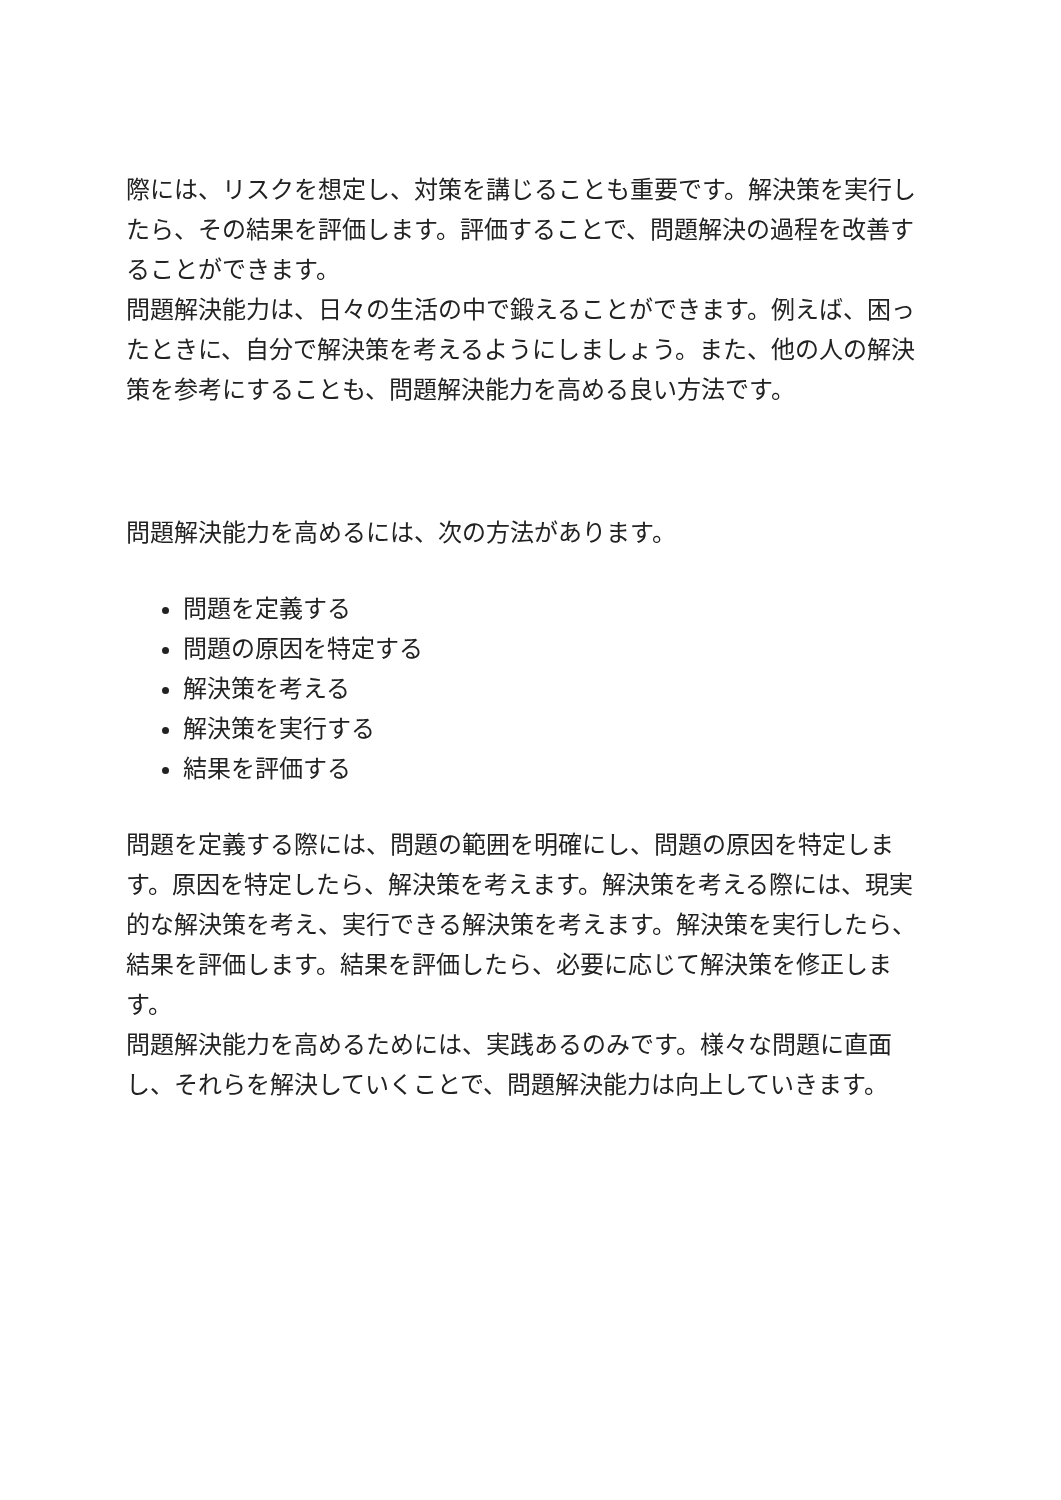際には、リスクを想定し、対策を講じることも重要です。解決策を実行したら、その結果を評価します。評価することで、問題解決の過程を改善することができます。
問題解決能力は、日々の生活の中で鍛えることができます。例えば、困ったときに、自分で解決策を考えるようにしましょう。また、他の人の解決策を参考にすることも、問題解決能力を高める良い方法です。
問題解決能力を高めるには、次の方法があります。
問題を定義する
問題の原因を特定する
解決策を考える
解決策を実行する
結果を評価する
問題を定義する際には、問題の範囲を明確にし、問題の原因を特定します。原因を特定したら、解決策を考えます。解決策を考える際には、現実的な解決策を考え、実行できる解決策を考えます。解決策を実行したら、結果を評価します。結果を評価したら、必要に応じて解決策を修正します。
問題解決能力を高めるためには、実践あるのみです。様々な問題に直面し、それらを解決していくことで、問題解決能力は向上していきます。